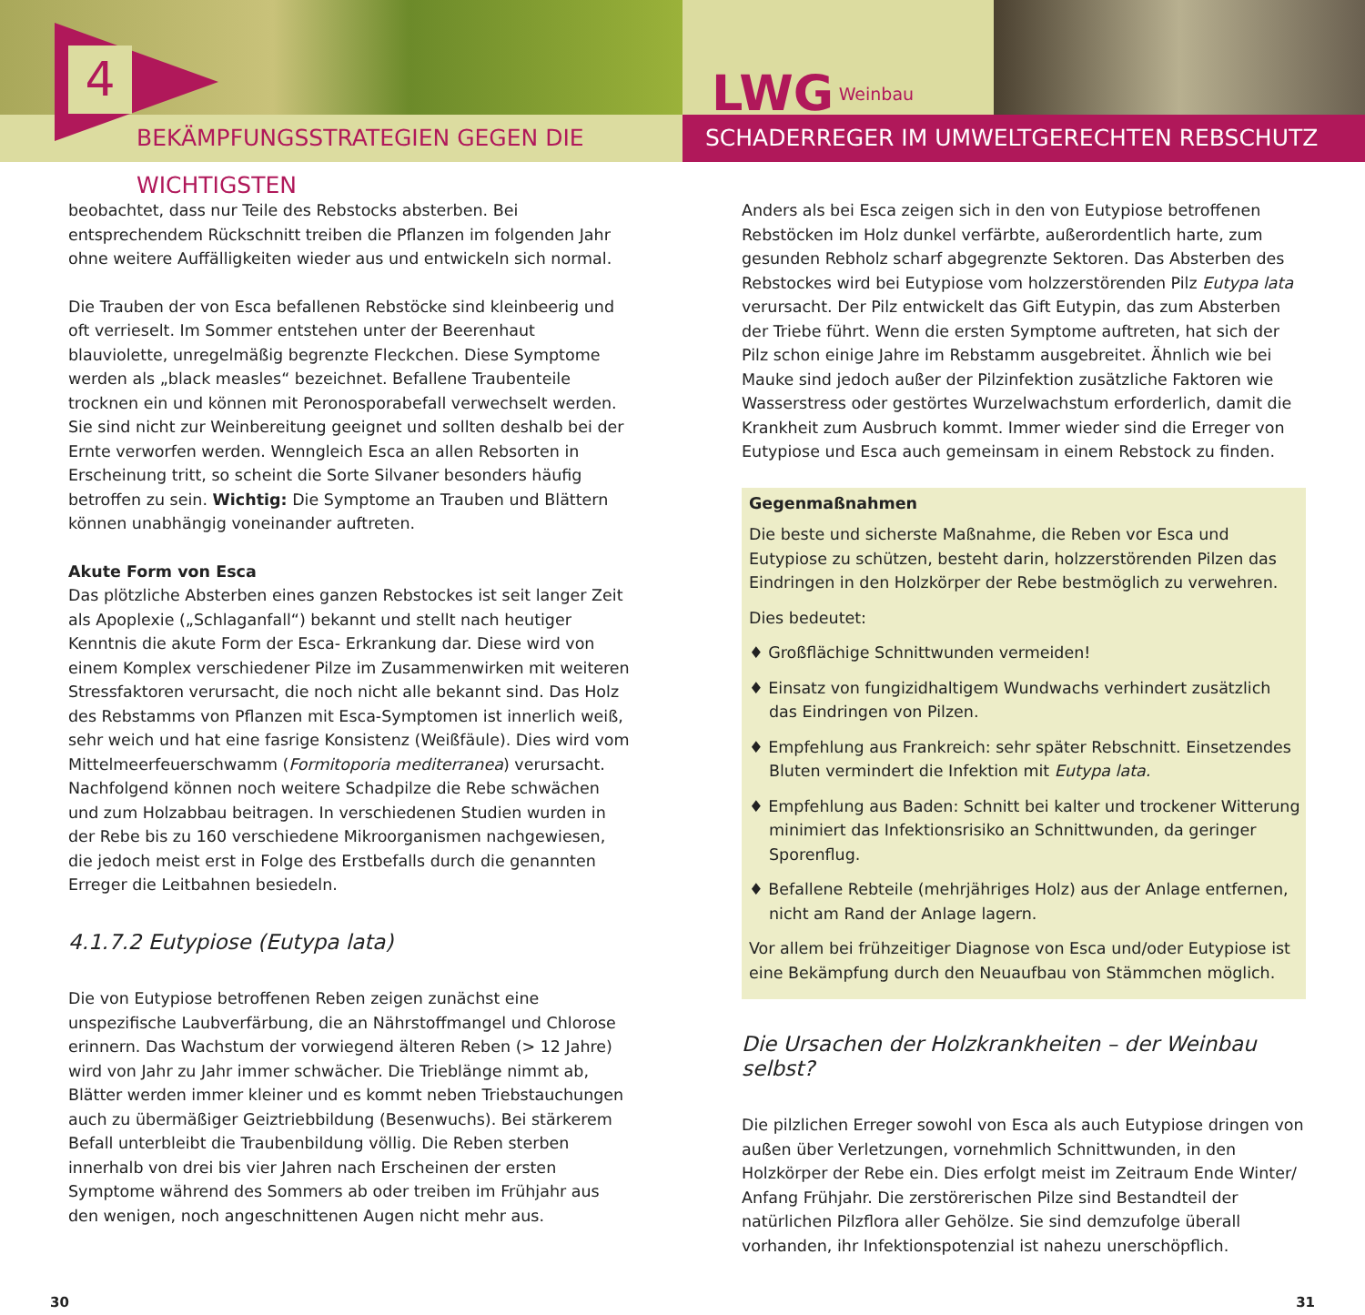LWG Weinbau
BEKÄMPFUNGSSTRATEGIEN GEGEN DIE WICHTIGSTEN SCHADERREGER IM UMWELTGERECHTEN REBSCHUTZ
4
beobachtet, dass nur Teile des Rebstocks absterben. Bei entsprechendem Rückschnitt treiben die Pflanzen im folgenden Jahr ohne weitere Auffälligkeiten wieder aus und entwickeln sich normal.
Die Trauben der von Esca befallenen Rebstöcke sind kleinbeerig und oft verrieselt. Im Sommer entstehen unter der Beerenhaut blauviolette, unregelmäßig begrenzte Fleckchen. Diese Symptome werden als „black measles“ bezeichnet. Befallene Traubenteile trocknen ein und können mit Peronosporabefall verwechselt werden. Sie sind nicht zur Weinbereitung geeignet und sollten deshalb bei der Ernte verworfen werden. Wenngleich Esca an allen Rebsorten in Erscheinung tritt, so scheint die Sorte Silvaner besonders häufig betroffen zu sein. Wichtig: Die Symptome an Trauben und Blättern können unabhängig voneinander auftreten.
Akute Form von Esca
Das plötzliche Absterben eines ganzen Rebstockes ist seit langer Zeit als Apoplexie („Schlaganfall“) bekannt und stellt nach heutiger Kenntnis die akute Form der Esca- Erkrankung dar. Diese wird von einem Komplex verschiedener Pilze im Zusammenwirken mit weiteren Stressfaktoren verursacht, die noch nicht alle bekannt sind. Das Holz des Rebstamms von Pflanzen mit Esca-Symptomen ist innerlich weiß, sehr weich und hat eine fasrige Konsistenz (Weißfäule). Dies wird vom Mittelmeerfeuerschwamm (Formitoporia mediterranea) verursacht. Nachfolgend können noch weitere Schadpilze die Rebe schwächen und zum Holzabbau beitragen. In verschiedenen Studien wurden in der Rebe bis zu 160 verschiedene Mikroorganismen nachgewiesen, die jedoch meist erst in Folge des Erstbefalls durch die genannten Erreger die Leitbahnen besiedeln.
4.1.7.2 Eutypiose (Eutypa lata)
Die von Eutypiose betroffenen Reben zeigen zunächst eine unspezifische Laubverfärbung, die an Nährstoffmangel und Chlorose erinnern. Das Wachstum der vorwiegend älteren Reben (> 12 Jahre) wird von Jahr zu Jahr immer schwächer. Die Trieblänge nimmt ab, Blätter werden immer kleiner und es kommt neben Triebstauchungen auch zu übermäßiger Geiztriebbildung (Besenwuchs). Bei stärkerem Befall unterbleibt die Traubenbildung völlig. Die Reben sterben innerhalb von drei bis vier Jahren nach Erscheinen der ersten Symptome während des Sommers ab oder treiben im Frühjahr aus den wenigen, noch angeschnittenen Augen nicht mehr aus.
Anders als bei Esca zeigen sich in den von Eutypiose betroffenen Rebstöcken im Holz dunkel verfärbte, außerordentlich harte, zum gesunden Rebholz scharf abgegrenzte Sektoren. Das Absterben des Rebstockes wird bei Eutypiose vom holzzerstörenden Pilz Eutypa lata verursacht. Der Pilz entwickelt das Gift Eutypin, das zum Absterben der Triebe führt. Wenn die ersten Symptome auftreten, hat sich der Pilz schon einige Jahre im Rebstamm ausgebreitet. Ähnlich wie bei Mauke sind jedoch außer der Pilzinfektion zusätzliche Faktoren wie Wasserstress oder gestörtes Wurzelwachstum erforderlich, damit die Krankheit zum Ausbruch kommt. Immer wieder sind die Erreger von Eutypiose und Esca auch gemeinsam in einem Rebstock zu finden.
Gegenmaßnahmen
Die beste und sicherste Maßnahme, die Reben vor Esca und Eutypiose zu schützen, besteht darin, holzzerstörenden Pilzen das Eindringen in den Holzkörper der Rebe bestmöglich zu verwehren.
Dies bedeutet:
♦ Großflächige Schnittwunden vermeiden!
♦ Einsatz von fungizidhaltigem Wundwachs verhindert zusätzlich das Eindringen von Pilzen.
♦ Empfehlung aus Frankreich: sehr später Rebschnitt. Einsetzendes Bluten vermindert die Infektion mit Eutypa lata.
♦ Empfehlung aus Baden: Schnitt bei kalter und trockener Witterung minimiert das Infektionsrisiko an Schnittwunden, da geringer Sporenflug.
♦ Befallene Rebteile (mehrjähriges Holz) aus der Anlage entfernen, nicht am Rand der Anlage lagern.
Vor allem bei frühzeitiger Diagnose von Esca und/oder Eutypiose ist eine Bekämpfung durch den Neuaufbau von Stämmchen möglich.
Die Ursachen der Holzkrankheiten – der Weinbau selbst?
Die pilzlichen Erreger sowohl von Esca als auch Eutypiose dringen von außen über Verletzungen, vornehmlich Schnittwunden, in den Holzkörper der Rebe ein. Dies erfolgt meist im Zeitraum Ende Winter/ Anfang Frühjahr. Die zerstörerischen Pilze sind Bestandteil der natürlichen Pilzflora aller Gehölze. Sie sind demzufolge überall vorhanden, ihr Infektionspotenzial ist nahezu unerschöpflich.
30 31